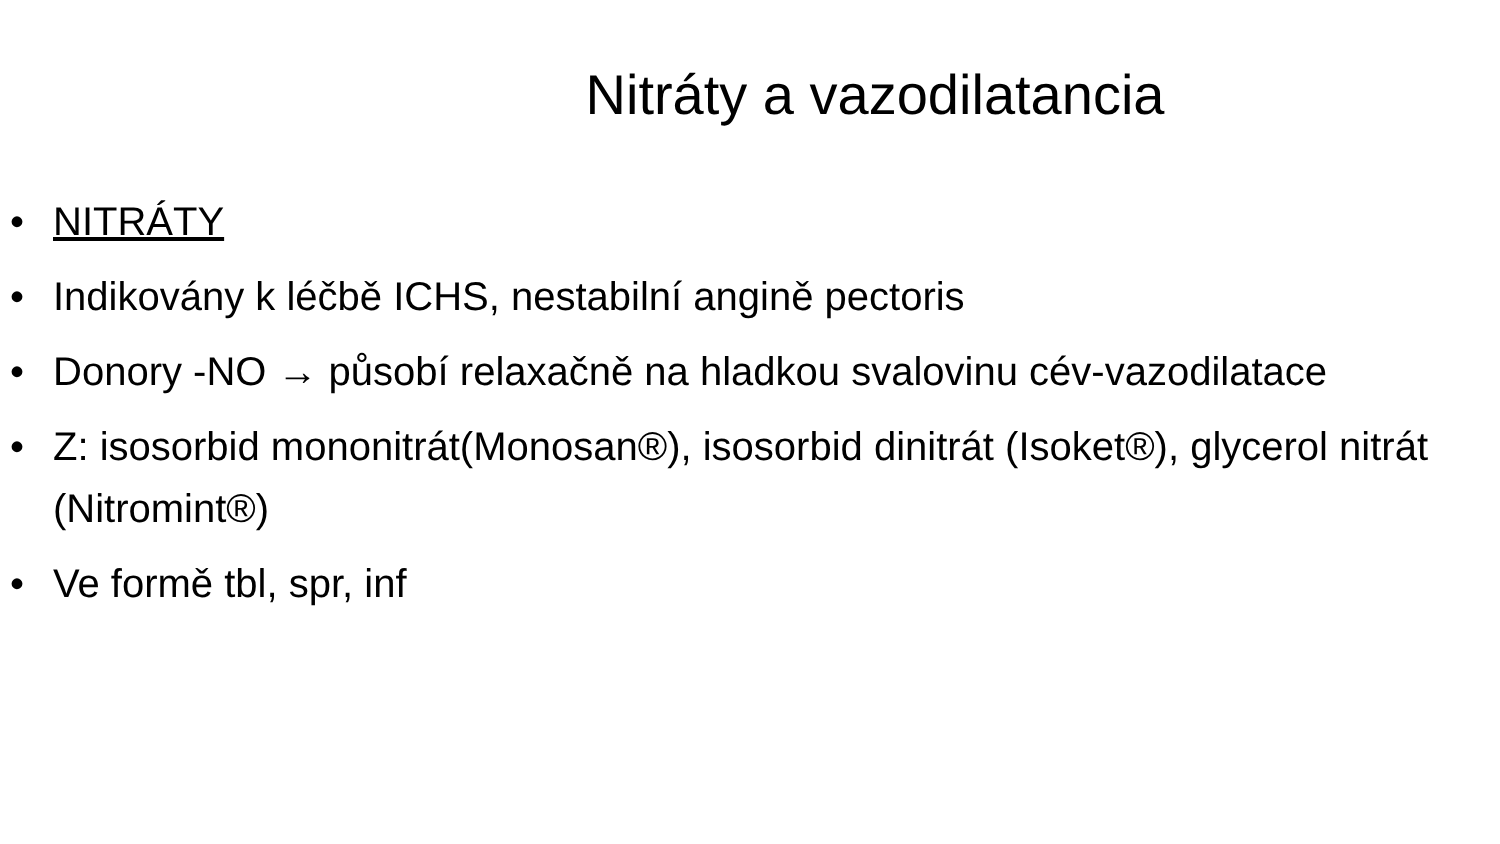Nitráty a vazodilatancia
• NITRÁTY
• Indikovány k léčbě ICHS, nestabilní angině pectoris
• Donory -NO → působí relaxačně na hladkou svalovinu cév-vazodilatace
• Z: isosorbid mononitrát(Monosan®), isosorbid dinitrát (Isoket®), glycerol nitrát (Nitromint®)
• Ve formě tbl, spr, inf